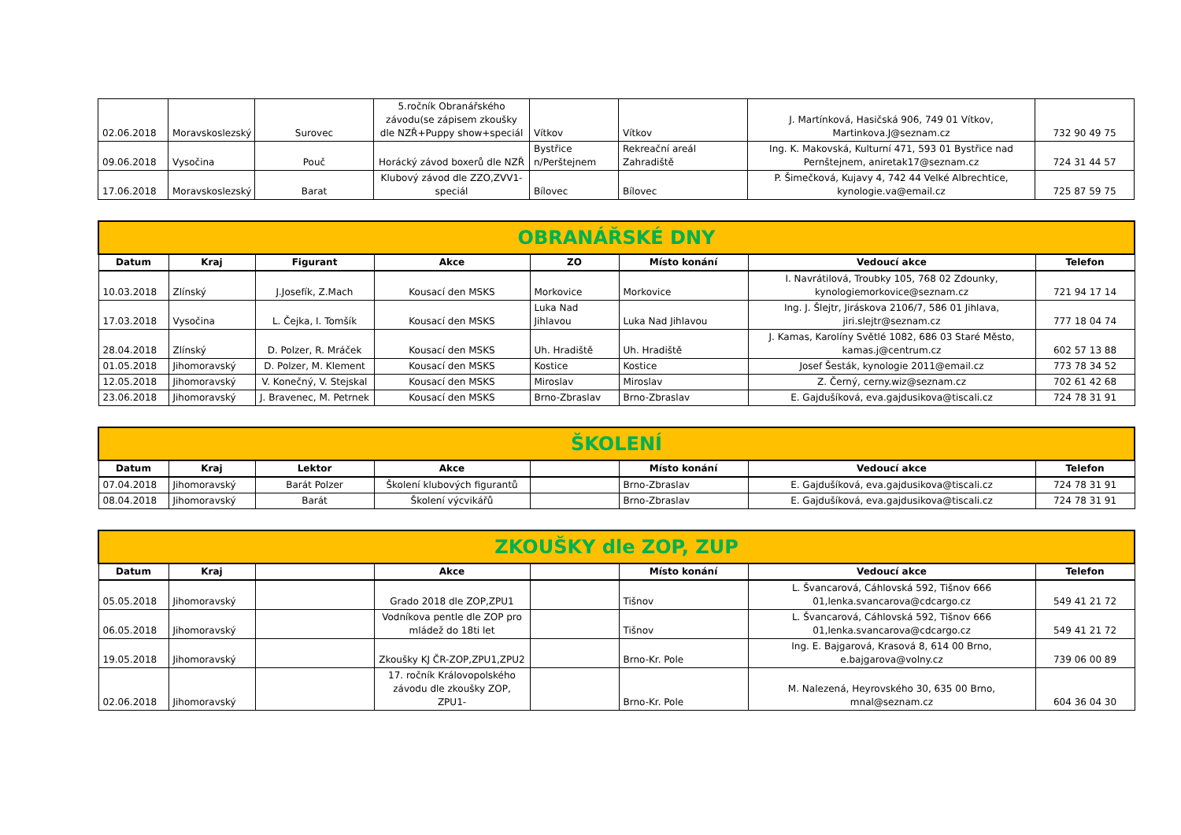| 02.06.2018 | Moravskoslezský | Surovec | 5.ročník Obranářského závodu(se zápisem zkoušky dle NZŘ+Puppy show+speciál | Vítkov | Vítkov | J. Martínková, Hasičská 906, 749 01 Vítkov, Martinkova.J@seznam.cz | 732 90 49 75 |
| 09.06.2018 | Vysočina | Pouč | Horácký závod boxerů dle NZŘ | Bystřice n/Perštejnem | Rekreační areál Zahradiště | Ing. K. Makovská, Kulturní 471, 593 01 Bystřice nad Pernštejnem, aniretak17@seznam.cz | 724 31 44 57 |
| 17.06.2018 | Moravskoslezský | Barat | Klubový závod dle ZZO,ZVV1-speciál | Bílovec | Bílovec | P. Šimečková, Kujavy 4, 742 44 Velké Albrechtice, kynologie.va@email.cz | 725 87 59 75 |
| OBRANÁŘSKÉ DNY | | | | | | | |
| Datum | Kraj | Figurant | Akce | ZO | Místo konání | Vedoucí akce | Telefon |
| 10.03.2018 | Zlínský | J.Josefík, Z.Mach | Kousací den MSKS | Morkovice | Morkovice | I. Navrátilová, Troubky 105, 768 02 Zdounky, kynologiemorkovice@seznam.cz | 721 94 17 14 |
| 17.03.2018 | Vysočina | L. Čejka, I. Tomšík | Kousací den MSKS | Luka Nad Jihlavou | Luka Nad Jihlavou | Ing. J. Šlejtr, Jiráskova 2106/7, 586 01 Jihlava, jiri.slejtr@seznam.cz | 777 18 04 74 |
| 28.04.2018 | Zlínský | D. Polzer, R. Mráček | Kousací den MSKS | Uh. Hradiště | Uh. Hradiště | J. Kamas, Karolíny Světlé 1082, 686 03 Staré Město, kamas.j@centrum.cz | 602 57 13 88 |
| 01.05.2018 | Jihomoravský | D. Polzer, M. Klement | Kousací den MSKS | Kostice | Kostice | Josef Šesták, kynologie 2011@email.cz | 773 78 34 52 |
| 12.05.2018 | Jihomoravský | V. Konečný, V. Stejskal | Kousací den MSKS | Miroslav | Miroslav | Z. Černý, cerny.wiz@seznam.cz | 702 61 42 68 |
| 23.06.2018 | Jihomoravský | J. Bravenec, M. Petrnek | Kousací den MSKS | Brno-Zbraslav | Brno-Zbraslav | E. Gajdušíková, eva.gajdusikova@tiscali.cz | 724 78 31 91 |
| ŠKOLENÍ | | | | | | | |
| Datum | Kraj | Lektor | Akce | | Místo konání | Vedoucí akce | Telefon |
| 07.04.2018 | Jihomoravský | Barát Polzer | Školení klubových figurantů | | Brno-Zbraslav | E. Gajdušíková, eva.gajdusikova@tiscali.cz | 724 78 31 91 |
| 08.04.2018 | Jihomoravský | Barát | Školení výcvikářů | | Brno-Zbraslav | E. Gajdušíková, eva.gajdusikova@tiscali.cz | 724 78 31 91 |
| ZKOUŠKY dle ZOP, ZUP | | | | | | | |
| Datum | Kraj | | Akce | | Místo konání | Vedoucí akce | Telefon |
| 05.05.2018 | Jihomoravský | | Grado 2018 dle ZOP,ZPU1 | | Tišnov | L. Švancarová, Cáhlovská 592, Tišnov 666 01,lenka.svancarova@cdcargo.cz | 549 41 21 72 |
| 06.05.2018 | Jihomoravský | | Vodníkova pentle dle ZOP pro mládež do 18ti let | | Tišnov | L. Švancarová, Cáhlovská 592, Tišnov 666 01,lenka.svancarova@cdcargo.cz | 549 41 21 72 |
| 19.05.2018 | Jihomoravský | | Zkoušky KJ ČR-ZOP,ZPU1,ZPU2 | | Brno-Kr. Pole | Ing. E. Bajgarová, Krasová 8, 614 00 Brno, e.bajgarova@volny.cz | 739 06 00 89 |
| 02.06.2018 | Jihomoravský | | 17. ročník Královopolského závodu dle zkoušky ZOP, ZPU1- | | Brno-Kr. Pole | M. Nalezená, Heyrovského 30, 635 00 Brno, mnal@seznam.cz | 604 36 04 30 |